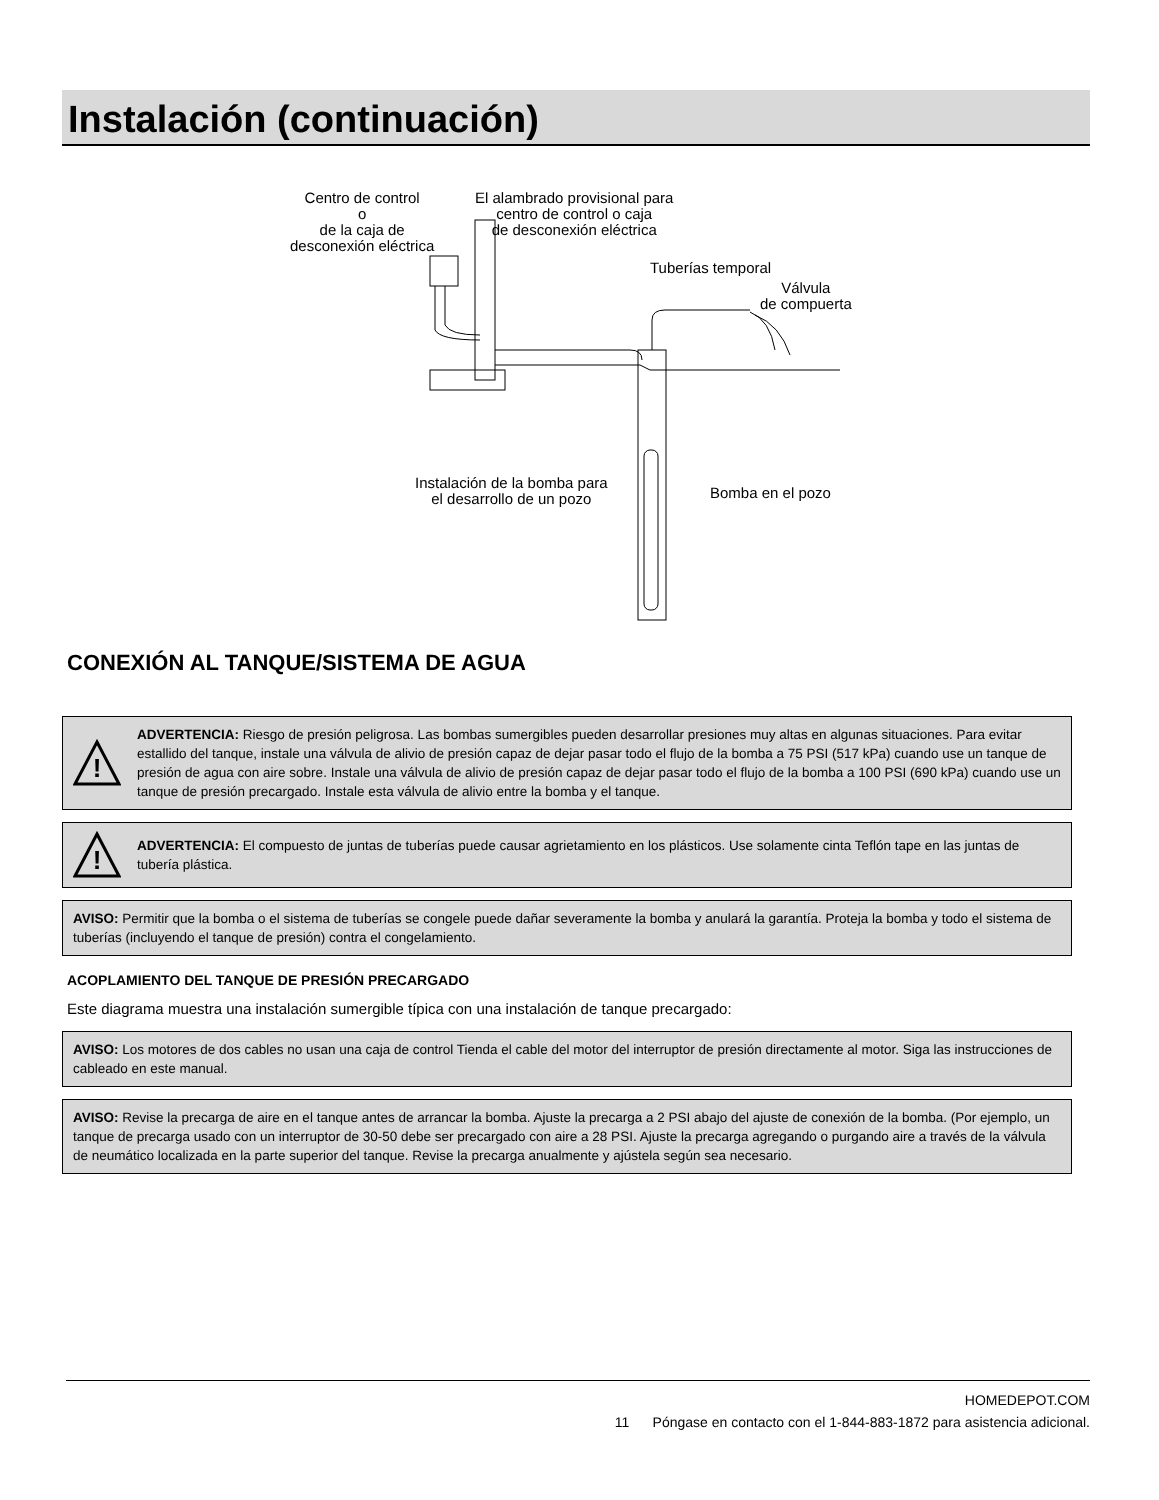Instalación (continuación)
Centro de control
o
de la caja de
desconexión eléctrica
El alambrado provisional para
centro de control o caja
de desconexión eléctrica
Tuberías temporal
Válvula
de compuerta
Instalación de la bomba para
el desarrollo de un pozo
Bomba en el pozo
CONEXIÓN AL TANQUE/SISTEMA DE AGUA
!
ADVERTENCIA: Riesgo de presión peligrosa. Las bombas sumergibles pueden desarrollar presiones muy altas en algunas situaciones. Para evitar estallido del tanque, instale una válvula de alivio de presión capaz de dejar pasar todo el flujo de la bomba a 75 PSI (517 kPa) cuando use un tanque de presión de agua con aire sobre. Instale una válvula de alivio de presión capaz de dejar pasar todo el flujo de la bomba a 100 PSI (690 kPa) cuando use un tanque de presión precargado. Instale esta válvula de alivio entre la bomba y el tanque.
!
ADVERTENCIA: El compuesto de juntas de tuberías puede causar agrietamiento en los plásticos. Use solamente cinta Teflón tape en las juntas de tubería plástica.
AVISO: Permitir que la bomba o el sistema de tuberías se congele puede dañar severamente la bomba y anulará la garantía. Proteja la bomba y todo el sistema de tuberías (incluyendo el tanque de presión) contra el congelamiento.
ACOPLAMIENTO DEL TANQUE DE PRESIÓN PRECARGADO
Este diagrama muestra una instalación sumergible típica con una instalación de tanque precargado:
AVISO: Los motores de dos cables no usan una caja de control Tienda el cable del motor del interruptor de presión directamente al motor. Siga las instrucciones de cableado en este manual.
AVISO: Revise la precarga de aire en el tanque antes de arrancar la bomba. Ajuste la precarga a 2 PSI abajo del ajuste de conexión de la bomba. (Por ejemplo, un tanque de precarga usado con un interruptor de 30-50 debe ser precargado con aire a 28 PSI. Ajuste la precarga agregando o purgando aire a través de la válvula de neumático localizada en la parte superior del tanque. Revise la precarga anualmente y ajústela según sea necesario.
HOMEDEPOT.COM
11 Póngase en contacto con el 1-844-883-1872 para asistencia adicional.